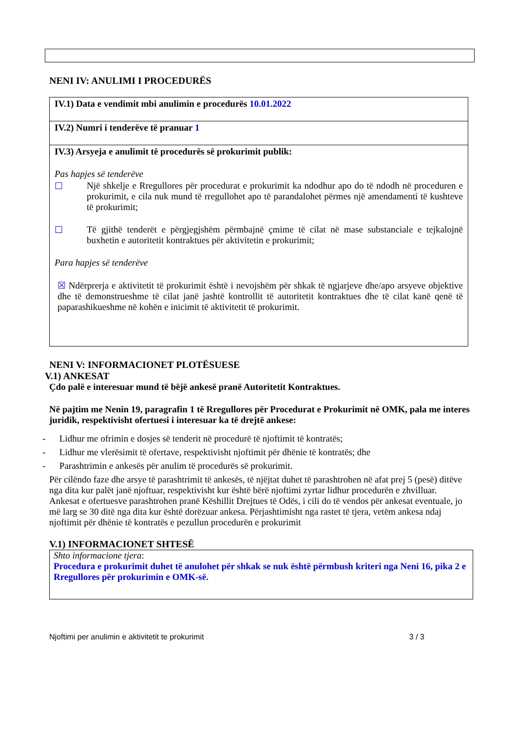NENI IV: ANULIMI I PROCEDURËS
| IV.1) Data e vendimit mbi anulimin e procedurës 10.01.2022 |
| IV.2) Numri i tenderëve të pranuar 1 |
| IV.3) Arsyeja e anulimit të procedurës së prokurimit publik: Pas hapjes së tenderëve ☐ Një shkelje e Rregullores për procedurat e prokurimit ka ndodhur apo do të ndodh në proceduren e prokurimit, e cila nuk mund të rregullohet apo të parandalohet përmes një amendamenti të kushteve të prokurimit; ☐ Të gjithë tenderët e përgjegjshëm përmbajnë çmime të cilat në mase substanciale e tejkalojnë buxhetin e autoritetit kontraktues për aktivitetin e prokurimit; Para hapjes së tenderëve ☒ Ndërprerja e aktivitetit të prokurimit është i nevojshëm për shkak të ngjarjeve dhe/apo arsyeve objektive dhe të demonstrueshme të cilat janë jashtë kontrollit të autoritetit kontraktues dhe të cilat kanë qenë të paparashikueshme në kohën e inicimit të aktivitetit të prokurimit. |
NENI V: INFORMACIONET PLOTËSUESE
V.1) ANKESAT
Çdo palë e interesuar mund të bëjë ankesë pranë Autoritetit Kontraktues.
Në pajtim me Nenin 19, paragrafin 1 të Rregullores për Procedurat e Prokurimit në OMK, pala me interes juridik, respektivisht ofertuesi i interesuar ka të drejtë ankese:
- Lidhur me ofrimin e dosjes së tenderit në procedurë të njoftimit të kontratës;
- Lidhur me vlerësimit të ofertave, respektivisht njoftimit për dhënie të kontratës; dhe
- Parashtrimin e ankesës për anulim të procedurës së prokurimit.
Për cilëndo faze dhe arsye të parashtrimit të ankesës, të njëjtat duhet të parashtrohen në afat prej 5 (pesë) ditëve nga dita kur palët janë njoftuar, respektivisht kur është bërë njoftimi zyrtar lidhur procedurën e zhvilluar.
Ankesat e ofertuesve parashtrohen pranë Këshillit Drejtues të Odës, i cili do të vendos për ankesat eventuale, jo më larg se 30 ditë nga dita kur është dorëzuar ankesa. Përjashtimisht nga rastet të tjera, vetëm ankesa ndaj njoftimit për dhënie të kontratës e pezullun procedurën e prokurimit
V.1) INFORMACIONET SHTESË
Shto informacione tjera:
Procedura e prokurimit duhet të anulohet për shkak se nuk është përmbush kriteri nga Neni 16, pika 2 e Rregullores për prokurimin e OMK-së.
Njoftimi per anulimin e aktivitetit te prokurimit 3 / 3